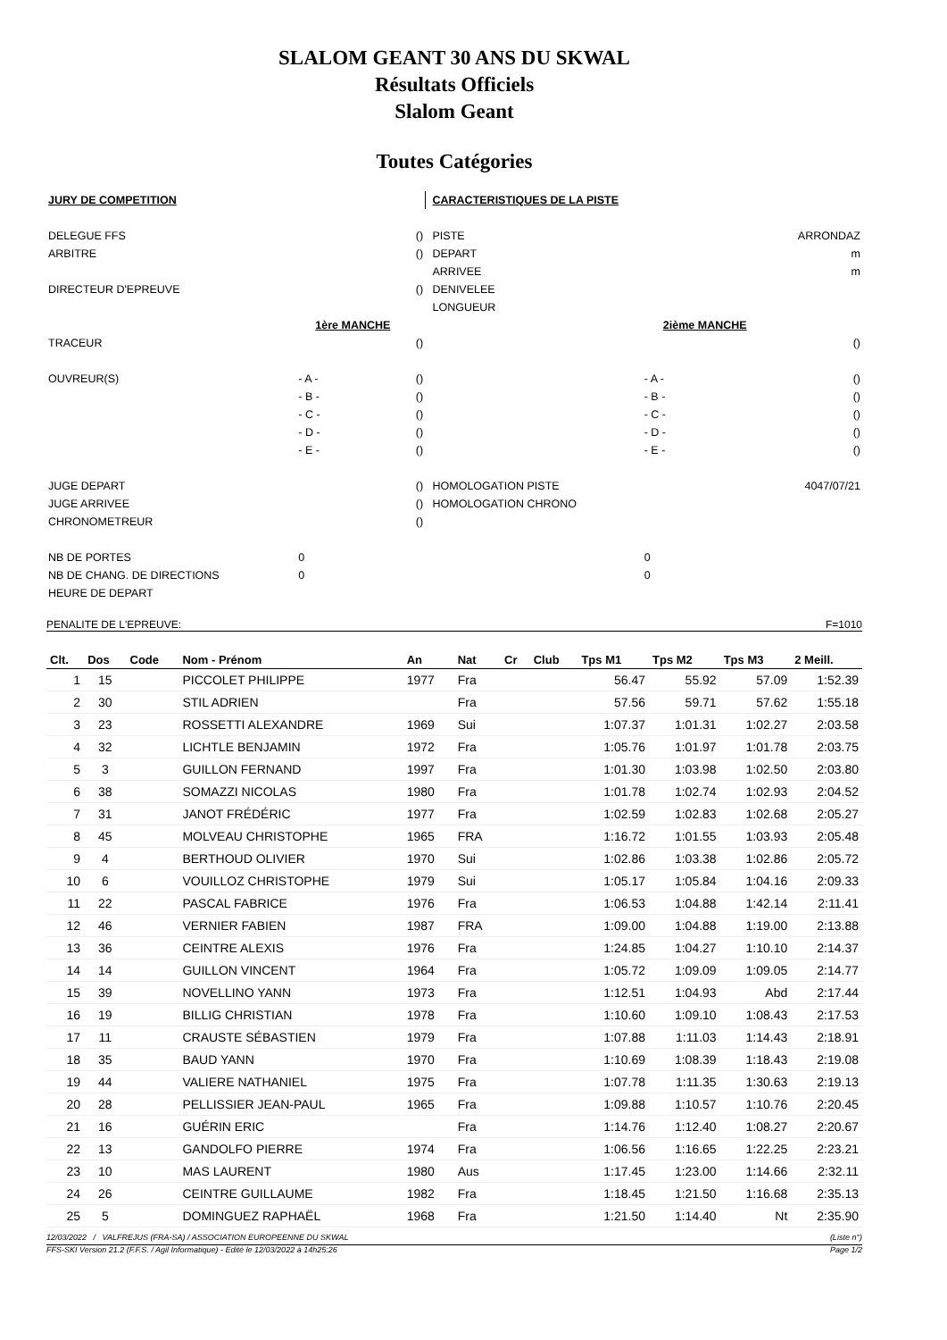SLALOM GEANT 30 ANS DU SKWAL
Résultats Officiels
Slalom Geant
Toutes Catégories
| JURY DE COMPETITION | | | | CARACTERISTIQUES DE LA PISTE | | |
| DELEGUE FFS | | () | | PISTE | | ARRONDAZ |
| ARBITRE | | () | | DEPART | | m |
| | | | | ARRIVEE | | m |
| DIRECTEUR D'EPREUVE | | () | | DENIVELEE | | |
| | | | | LONGUEUR | | |
| | 1ère MANCHE | | | | 2ième MANCHE | |
| TRACEUR | | () | | | | () |
| OUVREUR(S) | - A - | () | | | - A - | () |
| | - B - | () | | | - B - | () |
| | - C - | () | | | - C - | () |
| | - D - | () | | | - D - | () |
| | - E - | () | | | - E - | () |
| JUGE DEPART | | () | | HOMOLOGATION PISTE | | 4047/07/21 |
| JUGE ARRIVEE | | () | | HOMOLOGATION CHRONO | | |
| CHRONOMETREUR | | () | | | | |
| NB DE PORTES | 0 | | | | 0 | |
| NB DE CHANG. DE DIRECTIONS | 0 | | | | 0 | |
| HEURE DE DEPART | | | | | | |
PENALITE DE L'EPREUVE: F=1010
| Clt. | Dos | Code | Nom - Prénom | An | Nat | Cr | Club | Tps M1 | Tps M2 | Tps M3 | 2 Meill. |
| --- | --- | --- | --- | --- | --- | --- | --- | --- | --- | --- | --- |
| 1 | 15 | | PICCOLET PHILIPPE | 1977 | Fra | | | 56.47 | 55.92 | 57.09 | 1:52.39 |
| 2 | 30 | | STIL ADRIEN | | Fra | | | 57.56 | 59.71 | 57.62 | 1:55.18 |
| 3 | 23 | | ROSSETTI ALEXANDRE | 1969 | Sui | | | 1:07.37 | 1:01.31 | 1:02.27 | 2:03.58 |
| 4 | 32 | | LICHTLE BENJAMIN | 1972 | Fra | | | 1:05.76 | 1:01.97 | 1:01.78 | 2:03.75 |
| 5 | 3 | | GUILLON FERNAND | 1997 | Fra | | | 1:01.30 | 1:03.98 | 1:02.50 | 2:03.80 |
| 6 | 38 | | SOMAZZI NICOLAS | 1980 | Fra | | | 1:01.78 | 1:02.74 | 1:02.93 | 2:04.52 |
| 7 | 31 | | JANOT FRÉDÉRIC | 1977 | Fra | | | 1:02.59 | 1:02.83 | 1:02.68 | 2:05.27 |
| 8 | 45 | | MOLVEAU CHRISTOPHE | 1965 | FRA | | | 1:16.72 | 1:01.55 | 1:03.93 | 2:05.48 |
| 9 | 4 | | BERTHOUD OLIVIER | 1970 | Sui | | | 1:02.86 | 1:03.38 | 1:02.86 | 2:05.72 |
| 10 | 6 | | VOUILLOZ CHRISTOPHE | 1979 | Sui | | | 1:05.17 | 1:05.84 | 1:04.16 | 2:09.33 |
| 11 | 22 | | PASCAL FABRICE | 1976 | Fra | | | 1:06.53 | 1:04.88 | 1:42.14 | 2:11.41 |
| 12 | 46 | | VERNIER FABIEN | 1987 | FRA | | | 1:09.00 | 1:04.88 | 1:19.00 | 2:13.88 |
| 13 | 36 | | CEINTRE ALEXIS | 1976 | Fra | | | 1:24.85 | 1:04.27 | 1:10.10 | 2:14.37 |
| 14 | 14 | | GUILLON VINCENT | 1964 | Fra | | | 1:05.72 | 1:09.09 | 1:09.05 | 2:14.77 |
| 15 | 39 | | NOVELLINO YANN | 1973 | Fra | | | 1:12.51 | 1:04.93 | Abd | 2:17.44 |
| 16 | 19 | | BILLIG CHRISTIAN | 1978 | Fra | | | 1:10.60 | 1:09.10 | 1:08.43 | 2:17.53 |
| 17 | 11 | | CRAUSTE SÉBASTIEN | 1979 | Fra | | | 1:07.88 | 1:11.03 | 1:14.43 | 2:18.91 |
| 18 | 35 | | BAUD YANN | 1970 | Fra | | | 1:10.69 | 1:08.39 | 1:18.43 | 2:19.08 |
| 19 | 44 | | VALIERE NATHANIEL | 1975 | Fra | | | 1:07.78 | 1:11.35 | 1:30.63 | 2:19.13 |
| 20 | 28 | | PELLISSIER JEAN-PAUL | 1965 | Fra | | | 1:09.88 | 1:10.57 | 1:10.76 | 2:20.45 |
| 21 | 16 | | GUÉRIN ERIC | | Fra | | | 1:14.76 | 1:12.40 | 1:08.27 | 2:20.67 |
| 22 | 13 | | GANDOLFO PIERRE | 1974 | Fra | | | 1:06.56 | 1:16.65 | 1:22.25 | 2:23.21 |
| 23 | 10 | | MAS LAURENT | 1980 | Aus | | | 1:17.45 | 1:23.00 | 1:14.66 | 2:32.11 |
| 24 | 26 | | CEINTRE GUILLAUME | 1982 | Fra | | | 1:18.45 | 1:21.50 | 1:16.68 | 2:35.13 |
| 25 | 5 | | DOMINGUEZ RAPHAËL | 1968 | Fra | | | 1:21.50 | 1:14.40 | Nt | 2:35.90 |
12/03/2022 / VALFREJUS (FRA-SA) / ASSOCIATION EUROPEENNE DU SKWAL (Liste n°)
FFS-SKI Version 21.2 (F.F.S. / Agil Informatique) - Edité le 12/03/2022 à 14h25:26 Page 1/2